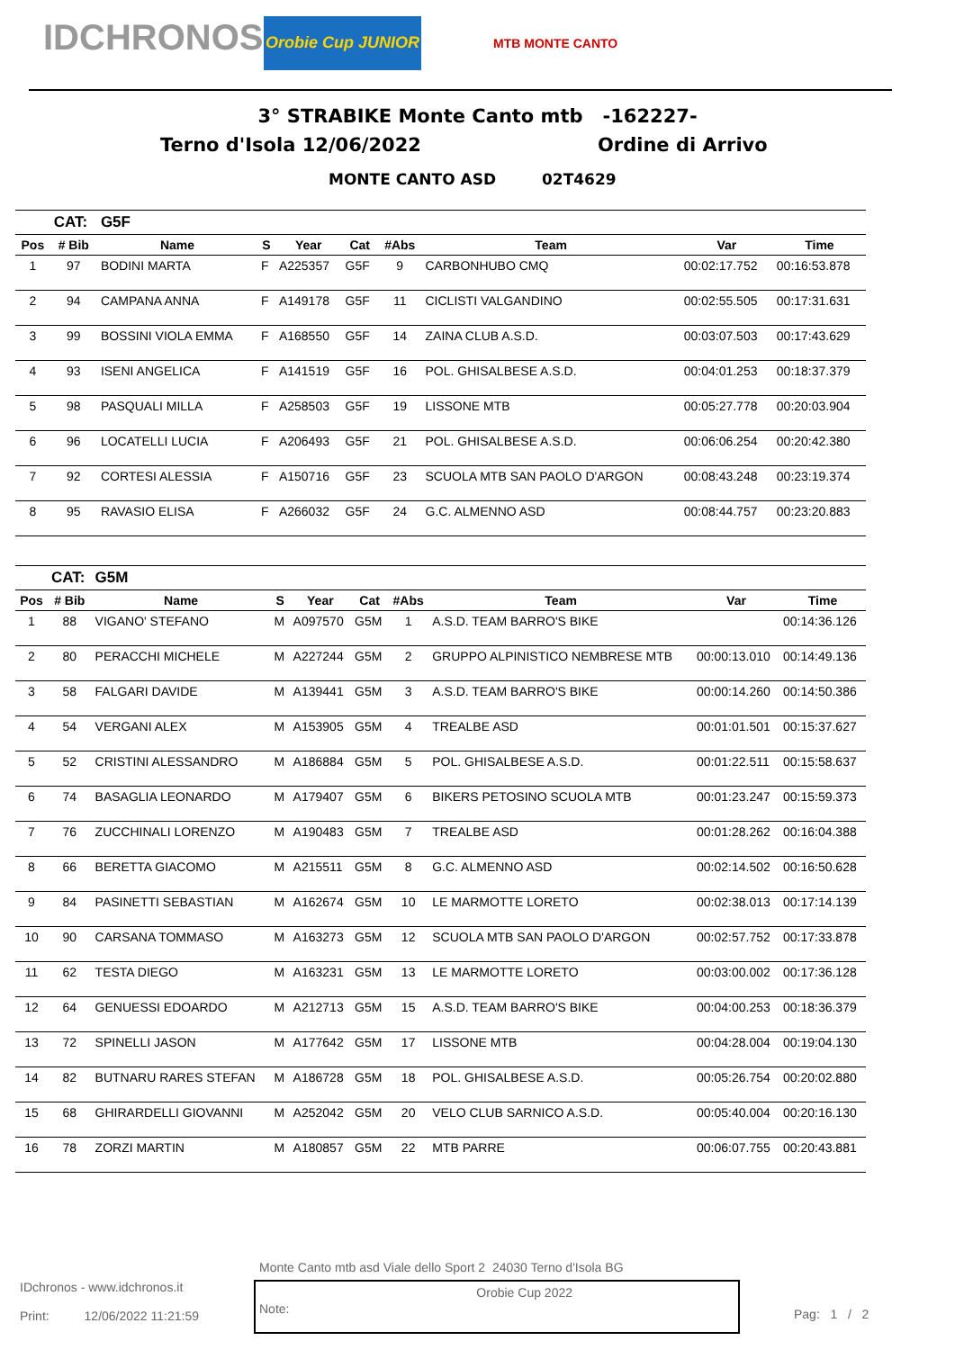IDCHRONOS
Orobie Cup JUNIOR
MTB MONTE CANTO
3° STRABIKE Monte Canto mtb -162227-
Terno d'Isola 12/06/2022 Ordine di Arrivo
MONTE CANTO ASD 02T4629
| | CAT: | G5F | | | | | | | |
| Pos | # Bib | Name | S | Year | Cat | #Abs | Team | Var | Time |
| 1 | 97 | BODINI MARTA | F | A225357 | G5F | 9 | CARBONHUBO CMQ | 00:02:17.752 | 00:16:53.878 |
| 2 | 94 | CAMPANA ANNA | F | A149178 | G5F | 11 | CICLISTI VALGANDINO | 00:02:55.505 | 00:17:31.631 |
| 3 | 99 | BOSSINI VIOLA EMMA | F | A168550 | G5F | 14 | ZAINA CLUB A.S.D. | 00:03:07.503 | 00:17:43.629 |
| 4 | 93 | ISENI ANGELICA | F | A141519 | G5F | 16 | POL. GHISALBESE A.S.D. | 00:04:01.253 | 00:18:37.379 |
| 5 | 98 | PASQUALI MILLA | F | A258503 | G5F | 19 | LISSONE MTB | 00:05:27.778 | 00:20:03.904 |
| 6 | 96 | LOCATELLI LUCIA | F | A206493 | G5F | 21 | POL. GHISALBESE A.S.D. | 00:06:06.254 | 00:20:42.380 |
| 7 | 92 | CORTESI ALESSIA | F | A150716 | G5F | 23 | SCUOLA MTB SAN PAOLO D'ARGON | 00:08:43.248 | 00:23:19.374 |
| 8 | 95 | RAVASIO ELISA | F | A266032 | G5F | 24 | G.C. ALMENNO ASD | 00:08:44.757 | 00:23:20.883 |
| | CAT: | G5M | | | | | | | |
| Pos | # Bib | Name | S | Year | Cat | #Abs | Team | Var | Time |
| 1 | 88 | VIGANO' STEFANO | M | A097570 | G5M | 1 | A.S.D. TEAM BARRO'S BIKE | | 00:14:36.126 |
| 2 | 80 | PERACCHI MICHELE | M | A227244 | G5M | 2 | GRUPPO ALPINISTICO NEMBRESE MTB | 00:00:13.010 | 00:14:49.136 |
| 3 | 58 | FALGARI DAVIDE | M | A139441 | G5M | 3 | A.S.D. TEAM BARRO'S BIKE | 00:00:14.260 | 00:14:50.386 |
| 4 | 54 | VERGANI ALEX | M | A153905 | G5M | 4 | TREALBE ASD | 00:01:01.501 | 00:15:37.627 |
| 5 | 52 | CRISTINI ALESSANDRO | M | A186884 | G5M | 5 | POL. GHISALBESE A.S.D. | 00:01:22.511 | 00:15:58.637 |
| 6 | 74 | BASAGLIA LEONARDO | M | A179407 | G5M | 6 | BIKERS PETOSINO SCUOLA MTB | 00:01:23.247 | 00:15:59.373 |
| 7 | 76 | ZUCCHINALI LORENZO | M | A190483 | G5M | 7 | TREALBE ASD | 00:01:28.262 | 00:16:04.388 |
| 8 | 66 | BERETTA GIACOMO | M | A215511 | G5M | 8 | G.C. ALMENNO ASD | 00:02:14.502 | 00:16:50.628 |
| 9 | 84 | PASINETTI SEBASTIAN | M | A162674 | G5M | 10 | LE MARMOTTE LORETO | 00:02:38.013 | 00:17:14.139 |
| 10 | 90 | CARSANA TOMMASO | M | A163273 | G5M | 12 | SCUOLA MTB SAN PAOLO D'ARGON | 00:02:57.752 | 00:17:33.878 |
| 11 | 62 | TESTA DIEGO | M | A163231 | G5M | 13 | LE MARMOTTE LORETO | 00:03:00.002 | 00:17:36.128 |
| 12 | 64 | GENUESSI EDOARDO | M | A212713 | G5M | 15 | A.S.D. TEAM BARRO'S BIKE | 00:04:00.253 | 00:18:36.379 |
| 13 | 72 | SPINELLI JASON | M | A177642 | G5M | 17 | LISSONE MTB | 00:04:28.004 | 00:19:04.130 |
| 14 | 82 | BUTNARU RARES STEFAN | M | A186728 | G5M | 18 | POL. GHISALBESE A.S.D. | 00:05:26.754 | 00:20:02.880 |
| 15 | 68 | GHIRARDELLI GIOVANNI | M | A252042 | G5M | 20 | VELO CLUB SARNICO A.S.D. | 00:05:40.004 | 00:20:16.130 |
| 16 | 78 | ZORZI MARTIN | M | A180857 | G5M | 22 | MTB PARRE | 00:06:07.755 | 00:20:43.881 |
Monte Canto mtb asd Viale dello Sport 2 24030 Terno d'Isola BG
IDchronos - www.idchronos.it
Print: 12/06/2022 11:21:59
Note: Orobie Cup 2022
Pag: 1 / 2